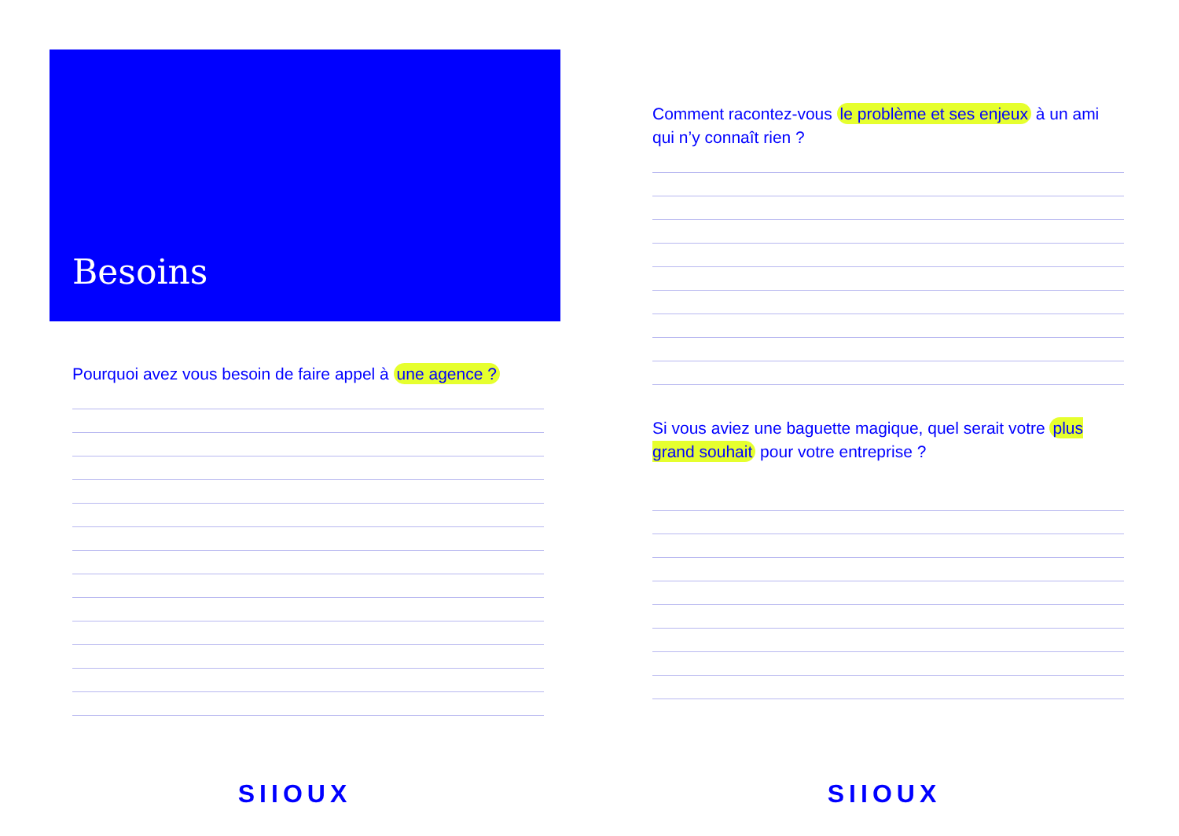Besoins
Pourquoi avez vous besoin de faire appel à une agence ?
SIIOUX
Comment racontez-vous le problème et ses enjeux à un ami qui n’y connaît rien ?
Si vous aviez une baguette magique, quel serait votre plus grand souhait pour votre entreprise ?
SIIOUX